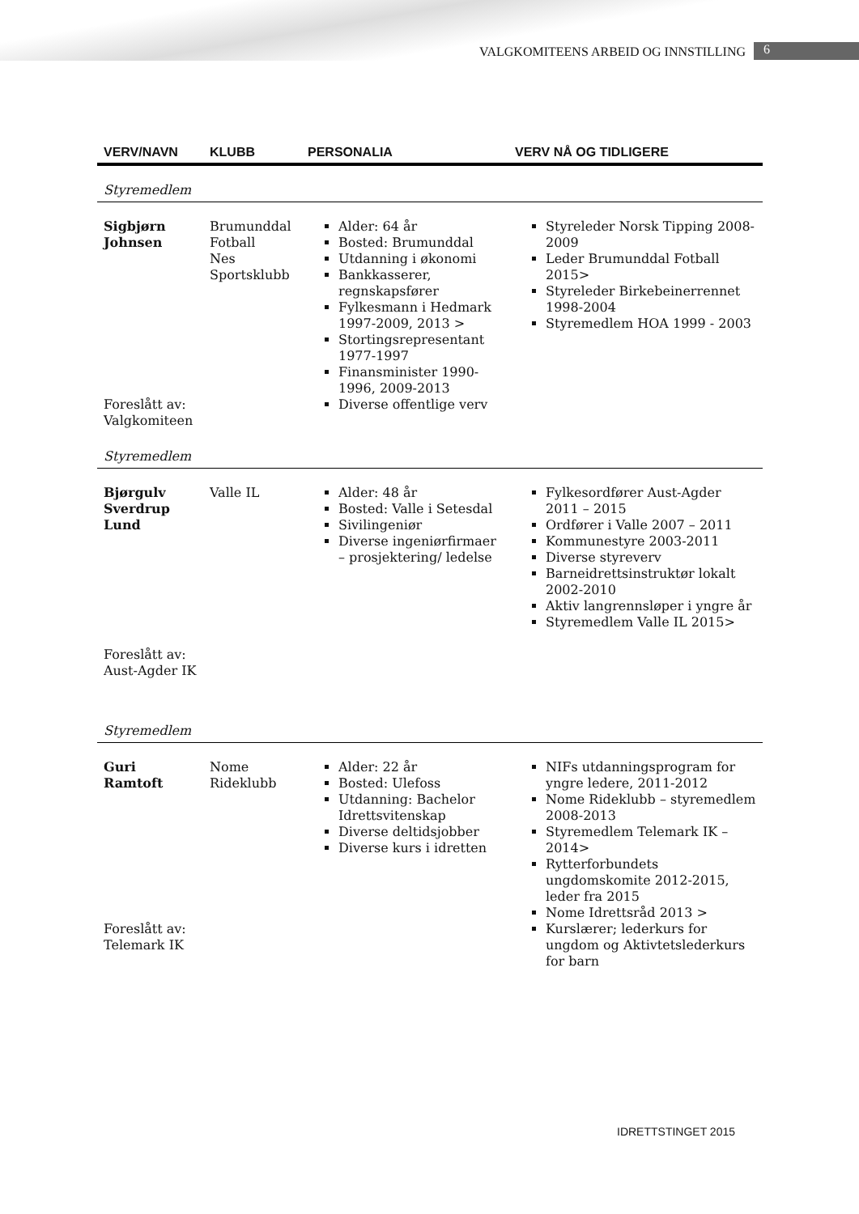VALGKOMITEENS ARBEID OG INNSTILLING 6
| VERV/NAVN | KLUBB | PERSONALIA | VERV NÅ OG TIDLIGERE |
| --- | --- | --- | --- |
| Styremedlem | | | |
| Sigbjørn Johnsen Foreslått av: Valgkomiteen | Brumunddal Fotball Nes Sportsklubb | Alder: 64 år Bosted: Brumunddal Utdanning i økonomi Bankkasserer, regnskapsfører Fylkesmann i Hedmark 1997-2009, 2013 > Stortingsrepresentant 1977-1997 Finansminister 1990-1996, 2009-2013 Diverse offentlige verv | Styreleder Norsk Tipping 2008-2009 Leder Brumunddal Fotball 2015> Styreleder Birkebeinerrennet 1998-2004 Styremedlem HOA 1999 - 2003 |
| Styremedlem | | | |
| Bjørgulv Sverdrup Lund Foreslått av: Aust-Agder IK | Valle IL | Alder: 48 år Bosted: Valle i Setesdal Sivilingeniør Diverse ingeniørfirmaer – prosjektering/ ledelse | Fylkesordfører Aust-Agder 2011 – 2015 Ordfører i Valle 2007 – 2011 Kommunestyre 2003-2011 Diverse styreverv Barneidrettsinstruktør lokalt 2002-2010 Aktiv langrennsløper i yngre år Styremedlem Valle IL 2015> |
| Styremedlem | | | |
| Guri Ramtoft Foreslått av: Telemark IK | Nome Rideklubb | Alder: 22 år Bosted: Ulefoss Utdanning: Bachelor Idrettsvitenskap Diverse deltidsjobber Diverse kurs i idretten | NIFs utdanningsprogram for yngre ledere, 2011-2012 Nome Rideklubb – styremedlem 2008-2013 Styremedlem Telemark IK – 2014> Rytterforbundets ungdomskomite 2012-2015, leder fra 2015 Nome Idrettsråd 2013 > Kurslærer; lederkurs for ungdom og Aktivtetslederkurs for barn |
IDRETTSTINGET 2015